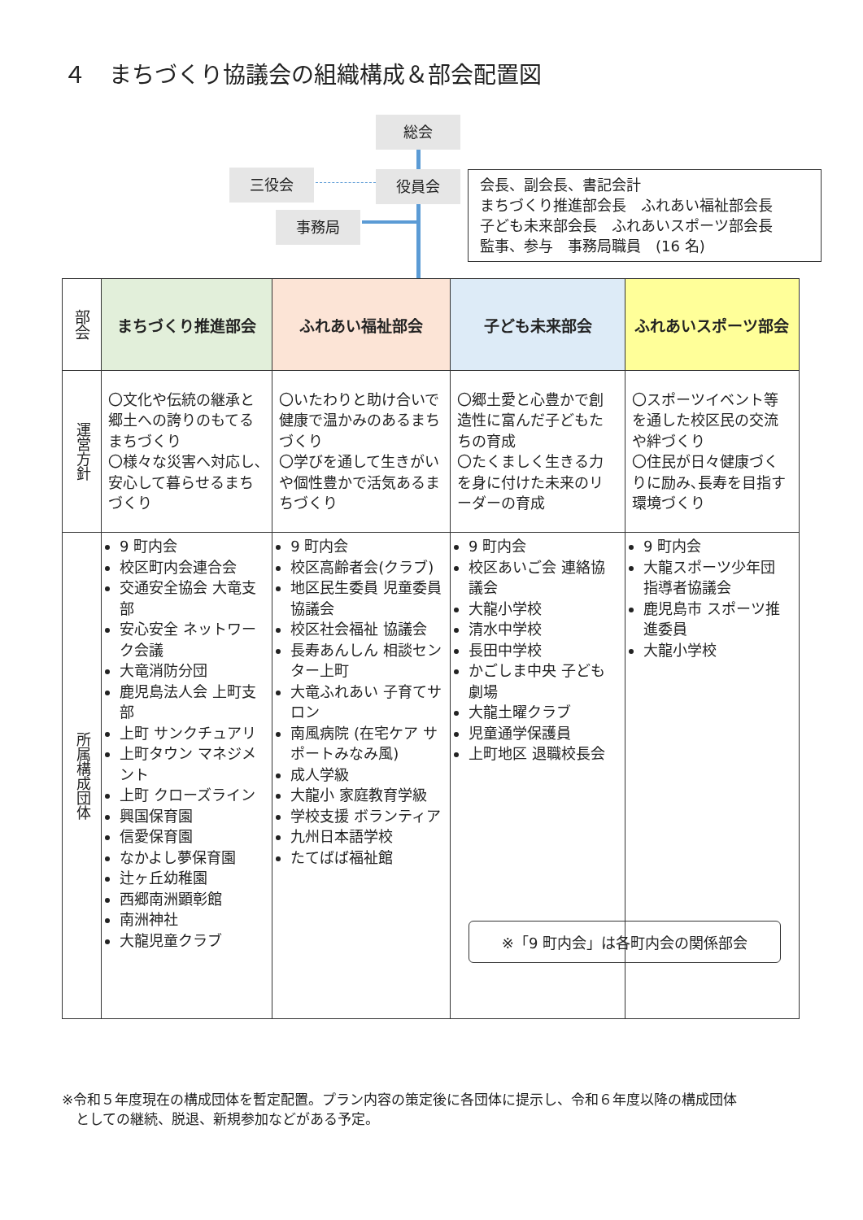４　まちづくり協議会の組織構成＆部会配置図
総会
三役会 役員会
事務局
会長、副会長、書記会計
まちづくり推進部会長　ふれあい福祉部会長
子ども未来部会長　ふれあいスポーツ部会長
監事、参与　事務局職員　(16 名)
| 部会 | まちづくり推進部会 | ふれあい福祉部会 | 子ども未来部会 | ふれあいスポーツ部会 |
| --- | --- | --- | --- | --- |
| 運営方針 | 〇文化や伝統の継承と郷土への誇りのもてるまちづくり 〇様々な災害へ対応し､安心して暮らせるまちづくり | 〇いたわりと助け合いで健康で温かみのあるまちづくり 〇学びを通して生きがいや個性豊かで活気あるまちづくり | 〇郷土愛と心豊かで創造性に富んだ子どもたちの育成 〇たくましく生きる力を身に付けた未来のリーダーの育成 | 〇スポーツイベント等を通した校区民の交流や絆づくり 〇住民が日々健康づくりに励み､長寿を目指す環境づくり |
| 所属構成団体 | 9 町内会 校区町内会連合会 交通安全協会 大竜支部 安心安全 ネットワーク会議 大竜消防分団 鹿児島法人会 上町支部 上町 サンクチュアリ 上町タウン マネジメント 上町 クローズライン 興国保育園 信愛保育園 なかよし夢保育園 辻ヶ丘幼稚園 西郷南洲顕彰館 南洲神社 大龍児童クラブ | 9 町内会 校区高齢者会(クラブ) 地区民生委員 児童委員協議会 校区社会福祉 協議会 長寿あんしん 相談センター上町 大竜ふれあい 子育てサロン 南風病院 (在宅ケア サポートみなみ風) 成人学級 大龍小 家庭教育学級 学校支援 ボランティア 九州日本語学校 たてばば福祉館 | 9 町内会 校区あいご会 連絡協議会 大龍小学校 清水中学校 長田中学校 かごしま中央 子ども劇場 大龍土曜クラブ 児童通学保護員 上町地区 退職校長会 | 9 町内会 大龍スポーツ少年団 指導者協議会 鹿児島市 スポーツ推進委員 大龍小学校 |
※「9 町内会」は各町内会の関係部会
※令和５年度現在の構成団体を暫定配置。プラン内容の策定後に各団体に提示し、令和６年度以降の構成団体
　としての継続、脱退、新規参加などがある予定。